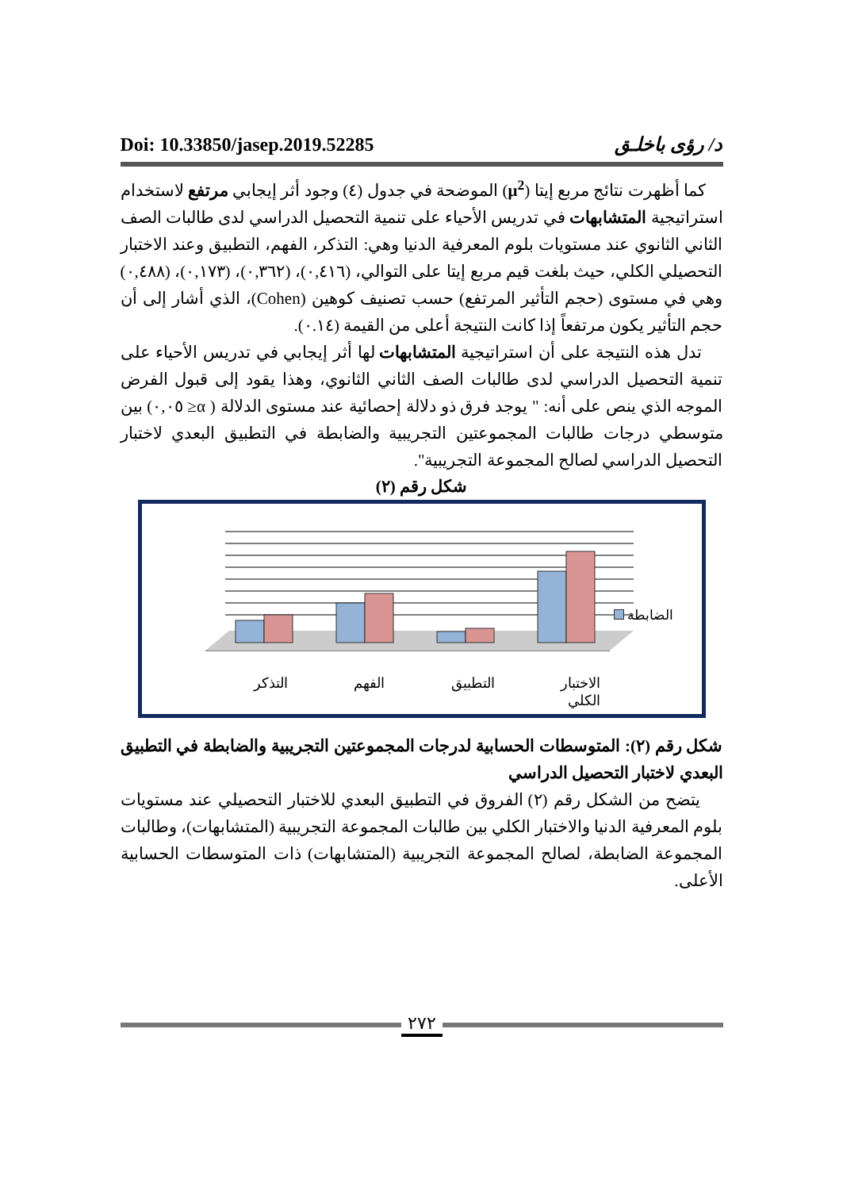Doi: 10.33850/jasep.2019.52285 د/ رؤى باخلـق
كما أظهرت نتائج مربع إيتا (μ<sup>2</sup>) الموضحة في جدول (٤) وجود أثر إيجابي مرتفع لاستخدام استراتيجية المتشابهات في تدريس الأحياء على تنمية التحصيل الدراسي لدى طالبات الصف الثاني الثانوي عند مستويات بلوم المعرفية الدنيا وهي: التذكر، الفهم، التطبيق وعند الاختبار التحصيلي الكلي، حيث بلغت قيم مربع إيتا على التوالي، (٠,٤١٦)، (٠,٣٦٢)، (٠,١٧٣)، (٠,٤٨٨) وهي في مستوى (حجم التأثير المرتفع) حسب تصنيف كوهين (Cohen)، الذي أشار إلى أن حجم التأثير يكون مرتفعاً إذا كانت النتيجة أعلى من القيمة (٠.١٤).
تدل هذه النتيجة على أن استراتيجية المتشابهات لها أثر إيجابي في تدريس الأحياء على تنمية التحصيل الدراسي لدى طالبات الصف الثاني الثانوي، وهذا يقود إلى قبول الفرض الموجه الذي ينص على أنه: " يوجد فرق ذو دلالة إحصائية عند مستوى الدلالة ( α≤ ٠,٠٥) بين متوسطي درجات طالبات المجموعتين التجريبية والضابطة في التطبيق البعدي لاختبار التحصيل الدراسي لصالح المجموعة التجريبية".
شكل رقم (٢)
الضابطة
الاختبار
الكلي التطبيق الفهم التذكر
شكل رقم (٢): المتوسطات الحسابية لدرجات المجموعتين التجريبية والضابطة في التطبيق البعدي لاختبار التحصيل الدراسي
يتضح من الشكل رقم (٢) الفروق في التطبيق البعدي للاختبار التحصيلي عند مستويات بلوم المعرفية الدنيا والاختبار الكلي بين طالبات المجموعة التجريبية (المتشابهات)، وطالبات المجموعة الضابطة، لصالح المجموعة التجريبية (المتشابهات) ذات المتوسطات الحسابية الأعلى.
٢٧٢